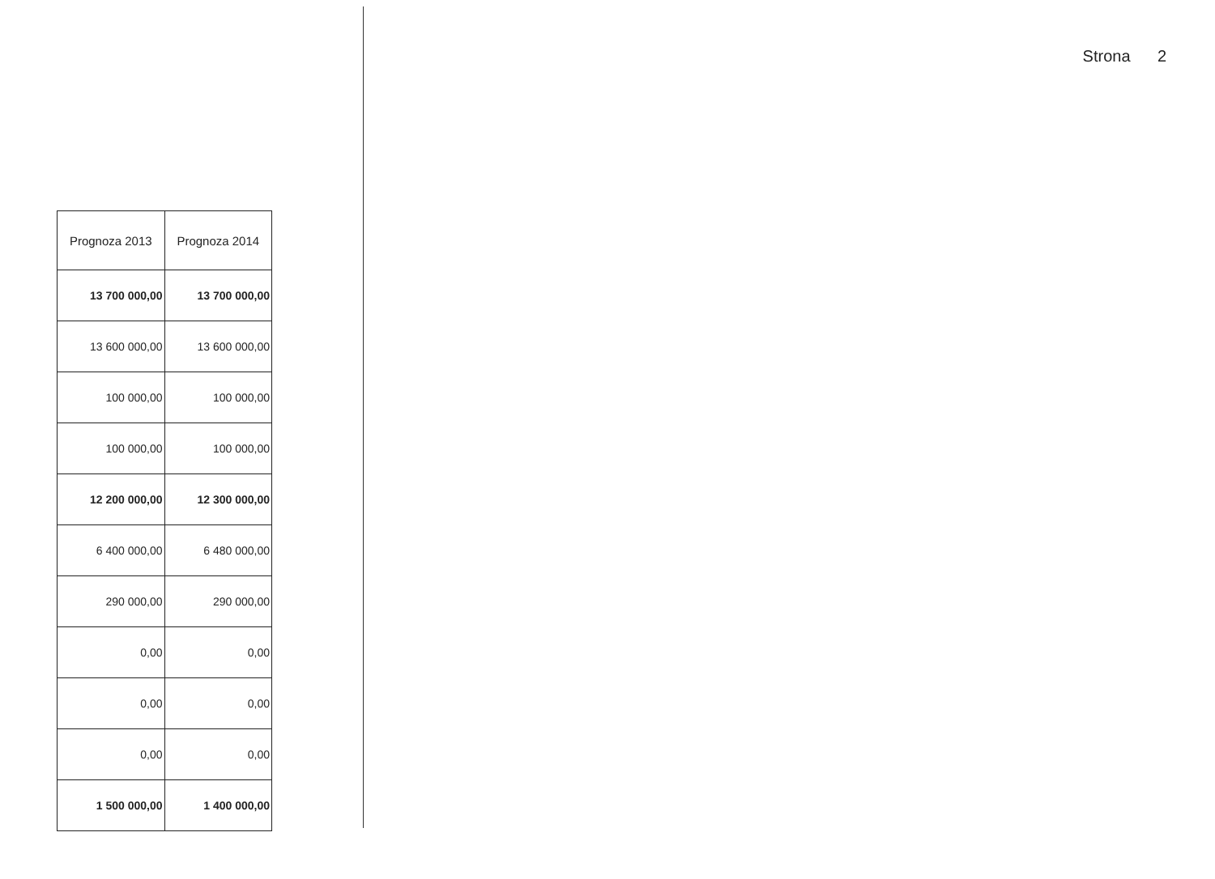Strona 2
| Prognoza 2013 | Prognoza 2014 |
| --- | --- |
| 13 700 000,00 | 13 700 000,00 |
| 13 600 000,00 | 13 600 000,00 |
| 100 000,00 | 100 000,00 |
| 100 000,00 | 100 000,00 |
| 12 200 000,00 | 12 300 000,00 |
| 6 400 000,00 | 6 480 000,00 |
| 290 000,00 | 290 000,00 |
| 0,00 | 0,00 |
| 0,00 | 0,00 |
| 0,00 | 0,00 |
| 1 500 000,00 | 1 400 000,00 |